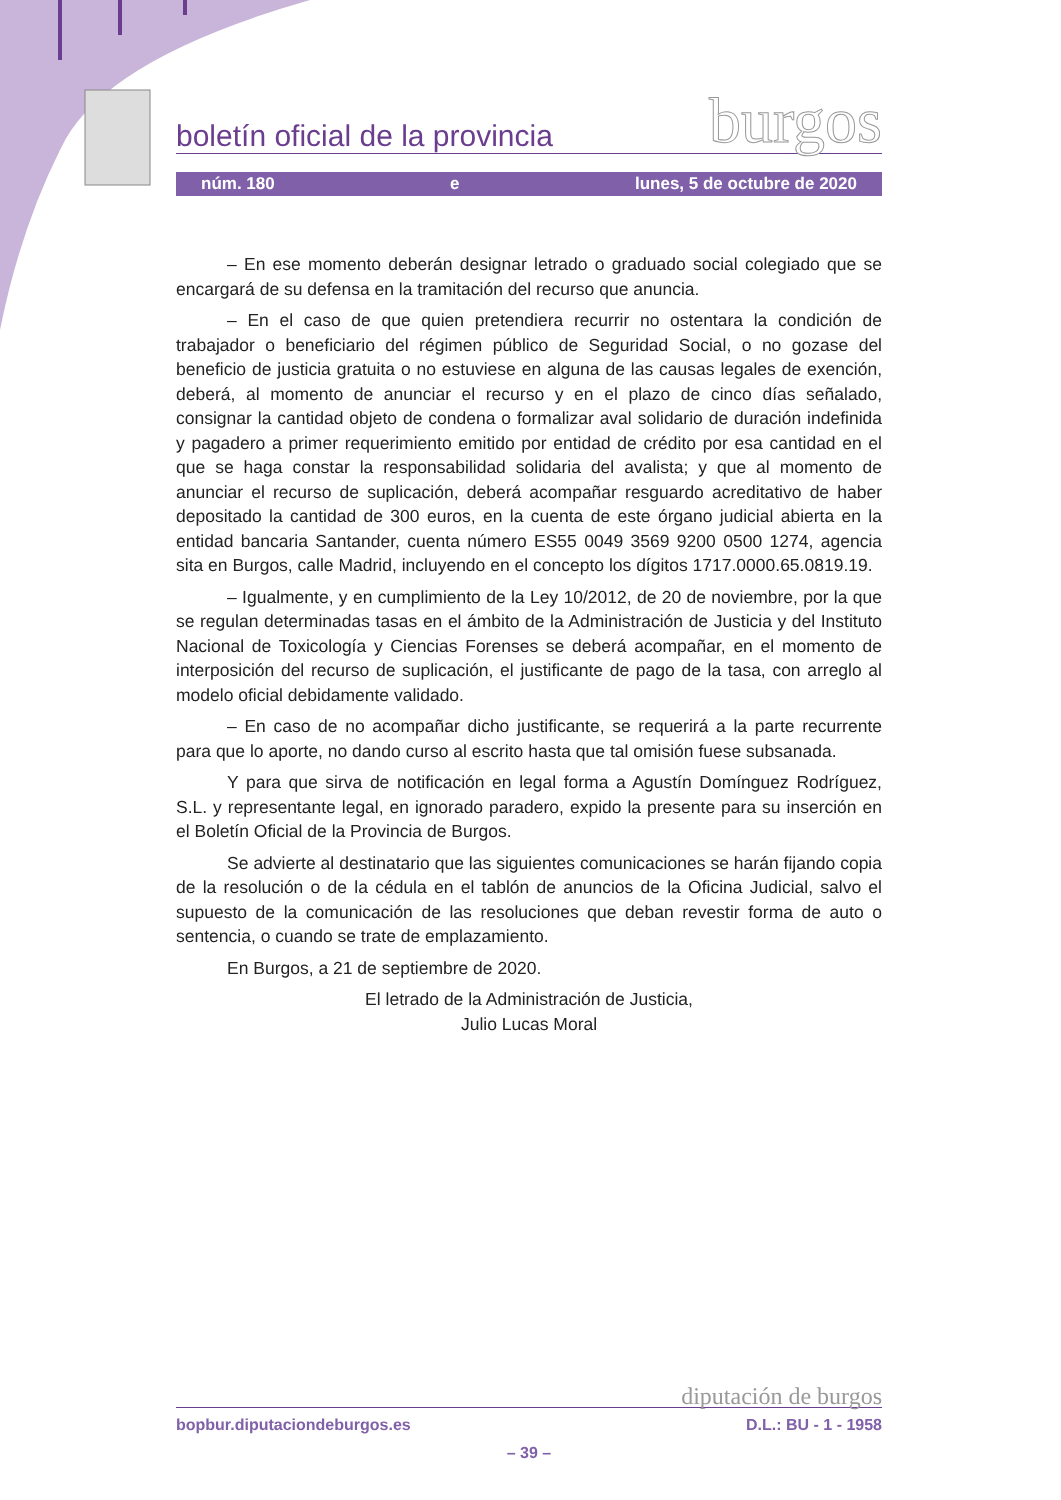boletín oficial de la provincia burgos
núm. 180 e lunes, 5 de octubre de 2020
– En ese momento deberán designar letrado o graduado social colegiado que se encargará de su defensa en la tramitación del recurso que anuncia.
– En el caso de que quien pretendiera recurrir no ostentara la condición de trabajador o beneficiario del régimen público de Seguridad Social, o no gozase del beneficio de justicia gratuita o no estuviese en alguna de las causas legales de exención, deberá, al momento de anunciar el recurso y en el plazo de cinco días señalado, consignar la cantidad objeto de condena o formalizar aval solidario de duración indefinida y pagadero a primer requerimiento emitido por entidad de crédito por esa cantidad en el que se haga constar la responsabilidad solidaria del avalista; y que al momento de anunciar el recurso de suplicación, deberá acompañar resguardo acreditativo de haber depositado la cantidad de 300 euros, en la cuenta de este órgano judicial abierta en la entidad bancaria Santander, cuenta número ES55 0049 3569 9200 0500 1274, agencia sita en Burgos, calle Madrid, incluyendo en el concepto los dígitos 1717.0000.65.0819.19.
– Igualmente, y en cumplimiento de la Ley 10/2012, de 20 de noviembre, por la que se regulan determinadas tasas en el ámbito de la Administración de Justicia y del Instituto Nacional de Toxicología y Ciencias Forenses se deberá acompañar, en el momento de interposición del recurso de suplicación, el justificante de pago de la tasa, con arreglo al modelo oficial debidamente validado.
– En caso de no acompañar dicho justificante, se requerirá a la parte recurrente para que lo aporte, no dando curso al escrito hasta que tal omisión fuese subsanada.
Y para que sirva de notificación en legal forma a Agustín Domínguez Rodríguez, S.L. y representante legal, en ignorado paradero, expido la presente para su inserción en el Boletín Oficial de la Provincia de Burgos.
Se advierte al destinatario que las siguientes comunicaciones se harán fijando copia de la resolución o de la cédula en el tablón de anuncios de la Oficina Judicial, salvo el supuesto de la comunicación de las resoluciones que deban revestir forma de auto o sentencia, o cuando se trate de emplazamiento.
En Burgos, a 21 de septiembre de 2020.
El letrado de la Administración de Justicia,
Julio Lucas Moral
diputación de burgos
bopbur.diputaciondeburgos.es D.L.: BU - 1 - 1958
– 39 –